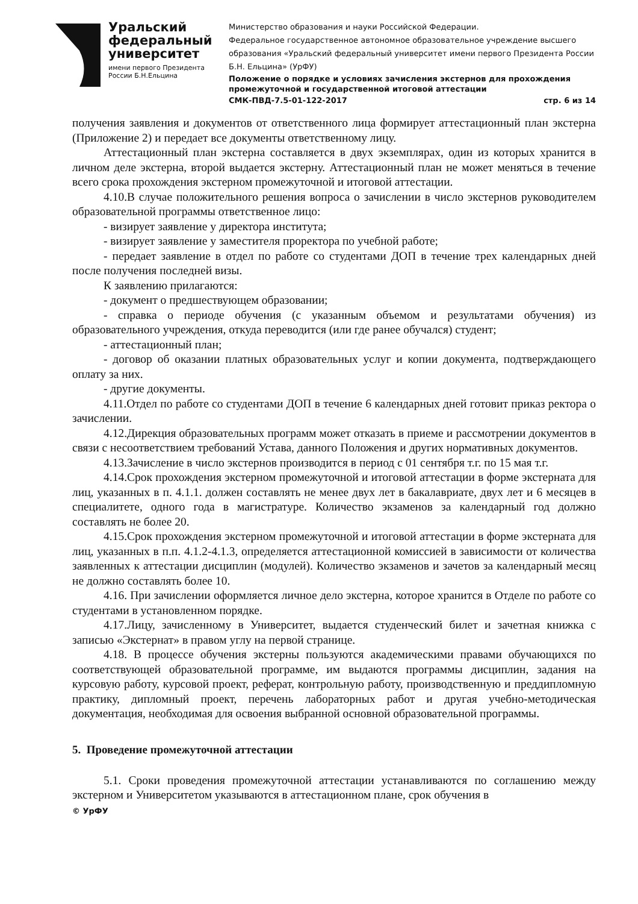Уральский
федеральный
университет
имени первого Президента
России Б.Н.Ельцина
Министерство образования и науки Российской Федерации.
Федеральное государственное автономное образовательное учреждение высшего образования «Уральский федеральный университет имени первого Президента России Б.Н. Ельцина» (УрФУ)
Положение о порядке и условиях зачисления экстернов для прохождения промежуточной и государственной итоговой аттестации
СМК-ПВД-7.5-01-122-2017 стр. 6 из 14
получения заявления и документов от ответственного лица формирует аттестационный план экстерна (Приложение 2) и передает все документы ответственному лицу.
Аттестационный план экстерна составляется в двух экземплярах, один из которых хранится в личном деле экстерна, второй выдается экстерну. Аттестационный план не может меняться в течение всего срока прохождения экстерном промежуточной и итоговой аттестации.
4.10.В случае положительного решения вопроса о зачислении в число экстернов руководителем образовательной программы ответственное лицо:
- визирует заявление у директора института;
- визирует заявление у заместителя проректора по учебной работе;
- передает заявление в отдел по работе со студентами ДОП в течение трех календарных дней после получения последней визы.
К заявлению прилагаются:
- документ о предшествующем образовании;
- справка о периоде обучения (с указанным объемом и результатами обучения) из образовательного учреждения, откуда переводится (или где ранее обучался) студент;
- аттестационный план;
- договор об оказании платных образовательных услуг и копии документа, подтверждающего оплату за них.
- другие документы.
4.11.Отдел по работе со студентами ДОП в течение 6 календарных дней готовит приказ ректора о зачислении.
4.12.Дирекция образовательных программ может отказать в приеме и рассмотрении документов в связи с несоответствием требований Устава, данного Положения и других нормативных документов.
4.13.Зачисление в число экстернов производится в период с 01 сентября т.г. по 15 мая т.г.
4.14.Срок прохождения экстерном промежуточной и итоговой аттестации в форме экстерната для лиц, указанных в п. 4.1.1. должен составлять не менее двух лет в бакалавриате, двух лет и 6 месяцев в специалитете, одного года в магистратуре. Количество экзаменов за календарный год должно составлять не более 20.
4.15.Срок прохождения экстерном промежуточной и итоговой аттестации в форме экстерната для лиц, указанных в п.п. 4.1.2-4.1.3, определяется аттестационной комиссией в зависимости от количества заявленных к аттестации дисциплин (модулей). Количество экзаменов и зачетов за календарный месяц не должно составлять более 10.
4.16. При зачислении оформляется личное дело экстерна, которое хранится в Отделе по работе со студентами в установленном порядке.
4.17.Лицу, зачисленному в Университет, выдается студенческий билет и зачетная книжка с записью «Экстернат» в правом углу на первой странице.
4.18. В процессе обучения экстерны пользуются академическими правами обучающихся по соответствующей образовательной программе, им выдаются программы дисциплин, задания на курсовую работу, курсовой проект, реферат, контрольную работу, производственную и преддипломную практику, дипломный проект, перечень лабораторных работ и другая учебно-методическая документация, необходимая для освоения выбранной основной образовательной программы.
5. Проведение промежуточной аттестации
5.1. Сроки проведения промежуточной аттестации устанавливаются по соглашению между экстерном и Университетом указываются в аттестационном плане, срок обучения в
© УрФУ